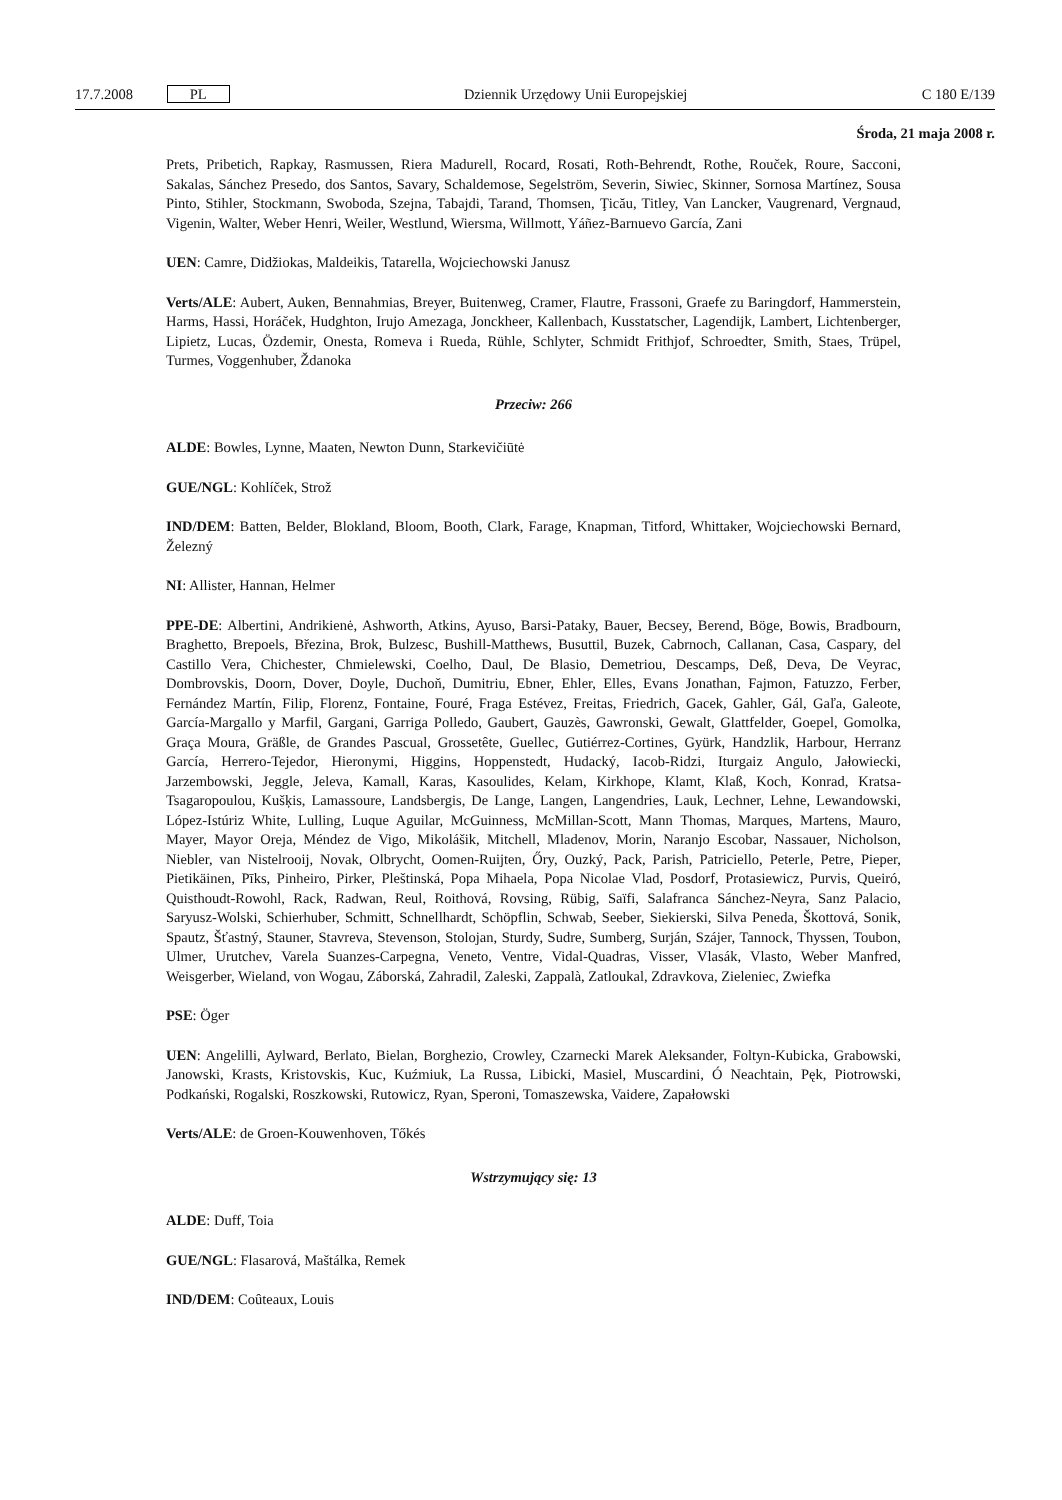17.7.2008 PL Dziennik Urzędowy Unii Europejskiej C 180 E/139
Środa, 21 maja 2008 r.
Prets, Pribetich, Rapkay, Rasmussen, Riera Madurell, Rocard, Rosati, Roth-Behrendt, Rothe, Rouček, Roure, Sacconi, Sakalas, Sánchez Presedo, dos Santos, Savary, Schaldemose, Segelström, Severin, Siwiec, Skinner, Sornosa Martínez, Sousa Pinto, Stihler, Stockmann, Swoboda, Szejna, Tabajdi, Tarand, Thomsen, Ţicău, Titley, Van Lancker, Vaugrenard, Vergnaud, Vigenin, Walter, Weber Henri, Weiler, Westlund, Wiersma, Willmott, Yáñez-Barnuevo García, Zani
UEN: Camre, Didžiokas, Maldeikis, Tatarella, Wojciechowski Janusz
Verts/ALE: Aubert, Auken, Bennahmias, Breyer, Buitenweg, Cramer, Flautre, Frassoni, Graefe zu Baringdorf, Hammerstein, Harms, Hassi, Horáček, Hudghton, Irujo Amezaga, Jonckheer, Kallenbach, Kusstatscher, Lagendijk, Lambert, Lichtenberger, Lipietz, Lucas, Özdemir, Onesta, Romeva i Rueda, Rühle, Schlyter, Schmidt Frithjof, Schroedter, Smith, Staes, Trüpel, Turmes, Voggenhuber, Ždanoka
Przeciw: 266
ALDE: Bowles, Lynne, Maaten, Newton Dunn, Starkevičiūtė
GUE/NGL: Kohlíček, Strož
IND/DEM: Batten, Belder, Blokland, Bloom, Booth, Clark, Farage, Knapman, Titford, Whittaker, Wojciechowski Bernard, Železný
NI: Allister, Hannan, Helmer
PPE-DE: Albertini, Andrikienė, Ashworth, Atkins, Ayuso, Barsi-Pataky, Bauer, Becsey, Berend, Böge, Bowis, Bradbourn, Braghetto, Brepoels, Březina, Brok, Bulzesc, Bushill-Matthews, Busuttil, Buzek, Cabrnoch, Callanan, Casa, Caspary, del Castillo Vera, Chichester, Chmielewski, Coelho, Daul, De Blasio, Demetriou, Descamps, Deß, Deva, De Veyrac, Dombrovskis, Doorn, Dover, Doyle, Duchoň, Dumitriu, Ebner, Ehler, Elles, Evans Jonathan, Fajmon, Fatuzzo, Ferber, Fernández Martín, Filip, Florenz, Fontaine, Fouré, Fraga Estévez, Freitas, Friedrich, Gacek, Gahler, Gál, Gaľa, Galeote, García-Margallo y Marfil, Gargani, Garriga Polledo, Gaubert, Gauzès, Gawronski, Gewalt, Glattfelder, Goepel, Gomolka, Graça Moura, Gräßle, de Grandes Pascual, Grossetête, Guellec, Gutiérrez-Cortines, Gyürk, Handzlik, Harbour, Herranz García, Herrero-Tejedor, Hieronymi, Higgins, Hoppenstedt, Hudacký, Iacob-Ridzi, Iturgaiz Angulo, Jałowiecki, Jarzembowski, Jeggle, Jeleva, Kamall, Karas, Kasoulides, Kelam, Kirkhope, Klamt, Klaß, Koch, Konrad, Kratsa-Tsagaropoulou, Kušķis, Lamassoure, Landsbergis, De Lange, Langen, Langendries, Lauk, Lechner, Lehne, Lewandowski, López-Istúriz White, Lulling, Luque Aguilar, McGuinness, McMillan-Scott, Mann Thomas, Marques, Martens, Mauro, Mayer, Mayor Oreja, Méndez de Vigo, Mikolášik, Mitchell, Mladenov, Morin, Naranjo Escobar, Nassauer, Nicholson, Niebler, van Nistelrooij, Novak, Olbrycht, Oomen-Ruijten, Őry, Ouzký, Pack, Parish, Patriciello, Peterle, Petre, Pieper, Pietikäinen, Pīks, Pinheiro, Pirker, Pleštinská, Popa Mihaela, Popa Nicolae Vlad, Posdorf, Protasiewicz, Purvis, Queiró, Quisthoudt-Rowohl, Rack, Radwan, Reul, Roithová, Rovsing, Rübig, Saïfi, Salafranca Sánchez-Neyra, Sanz Palacio, Saryusz-Wolski, Schierhuber, Schmitt, Schnellhardt, Schöpflin, Schwab, Seeber, Siekierski, Silva Peneda, Škottová, Sonik, Spautz, Šťastný, Stauner, Stavreva, Stevenson, Stolojan, Sturdy, Sudre, Sumberg, Surján, Szájer, Tannock, Thyssen, Toubon, Ulmer, Urutchev, Varela Suanzes-Carpegna, Veneto, Ventre, Vidal-Quadras, Visser, Vlasák, Vlasto, Weber Manfred, Weisgerber, Wieland, von Wogau, Záborská, Zahradil, Zaleski, Zappalà, Zatloukal, Zdravkova, Zieleniec, Zwiefka
PSE: Öger
UEN: Angelilli, Aylward, Berlato, Bielan, Borghezio, Crowley, Czarnecki Marek Aleksander, Foltyn-Kubicka, Grabowski, Janowski, Krasts, Kristovskis, Kuc, Kuźmiuk, La Russa, Libicki, Masiel, Muscardini, Ó Neachtain, Pęk, Piotrowski, Podkański, Rogalski, Roszkowski, Rutowicz, Ryan, Speroni, Tomaszewska, Vaidere, Zapałowski
Verts/ALE: de Groen-Kouwenhoven, Tőkés
Wstrzymujący się: 13
ALDE: Duff, Toia
GUE/NGL: Flasarová, Maštálka, Remek
IND/DEM: Coûteaux, Louis